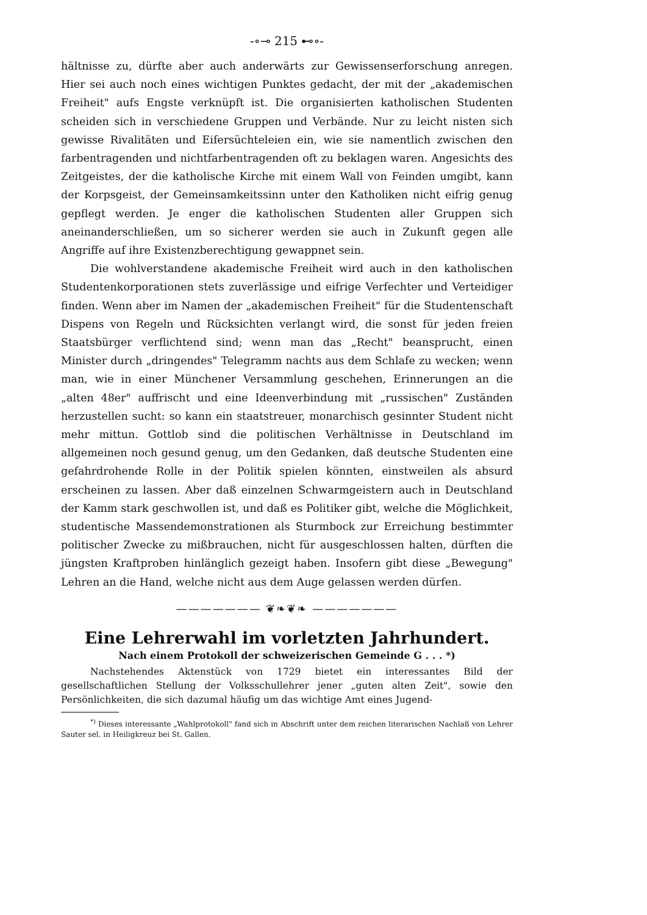-∘⊸ 215 ⊷∘-
hältnisse zu, dürfte aber auch anderwärts zur Gewissenserforschung anregen. Hier sei auch noch eines wichtigen Punktes gedacht, der mit der „akademischen Freiheit" aufs Engste verknüpft ist. Die organisierten katholischen Studenten scheiden sich in verschiedene Gruppen und Verbände. Nur zu leicht nisten sich gewisse Rivalitäten und Eifersüchteleien ein, wie sie namentlich zwischen den farbentragenden und nichtfarbentragenden oft zu beklagen waren. Angesichts des Zeitgeistes, der die katholische Kirche mit einem Wall von Feinden umgibt, kann der Korpsgeist, der Gemeinsamkeitssinn unter den Katholiken nicht eifrig genug gepflegt werden. Je enger die katholischen Studenten aller Gruppen sich aneinanderschließen, um so sicherer werden sie auch in Zukunft gegen alle Angriffe auf ihre Existenzberechtigung gewappnet sein.
Die wohlverstandene akademische Freiheit wird auch in den katholischen Studentenkorporationen stets zuverlässige und eifrige Verfechter und Verteidiger finden. Wenn aber im Namen der „akademischen Freiheit" für die Studentenschaft Dispens von Regeln und Rücksichten verlangt wird, die sonst für jeden freien Staatsbürger verflichtend sind; wenn man das „Recht" beansprucht, einen Minister durch „dringendes" Telegramm nachts aus dem Schlafe zu wecken; wenn man, wie in einer Münchener Versammlung geschehen, Erinnerungen an die „alten 48er" auffrischt und eine Ideenverbindung mit „russischen" Zuständen herzustellen sucht: so kann ein staatstreuer, monarchisch gesinnter Student nicht mehr mittun. Gottlob sind die politischen Verhältnisse in Deutschland im allgemeinen noch gesund genug, um den Gedanken, daß deutsche Studenten eine gefahrdrohende Rolle in der Politik spielen könnten, einstweilen als absurd erscheinen zu lassen. Aber daß einzelnen Schwarmgeistern auch in Deutschland der Kamm stark geschwollen ist, und daß es Politiker gibt, welche die Möglichkeit, studentische Massendemonstrationen als Sturmbock zur Erreichung bestimmter politischer Zwecke zu mißbrauchen, nicht für ausgeschlossen halten, dürften die jüngsten Kraftproben hinlänglich gezeigt haben. Insofern gibt diese „Bewegung" Lehren an die Hand, welche nicht aus dem Auge gelassen werden dürfen.
——————— ❦❧❦❧ ———————
Eine Lehrerwahl im vorletzten Jahrhundert.
Nach einem Protokoll der schweizerischen Gemeinde G . . . *)
Nachstehendes Aktenstück von 1729 bietet ein interessantes Bild der gesellschaftlichen Stellung der Volksschullehrer jener „guten alten Zeit", sowie den Persönlichkeiten, die sich dazumal häufig um das wichtige Amt eines Jugend-
<sup>*)</sup> Dieses interessante „Wahlprotokoll" fand sich in Abschrift unter dem reichen literarischen Nachlaß von Lehrer Sauter sel. in Heiligkreuz bei St. Gallen.